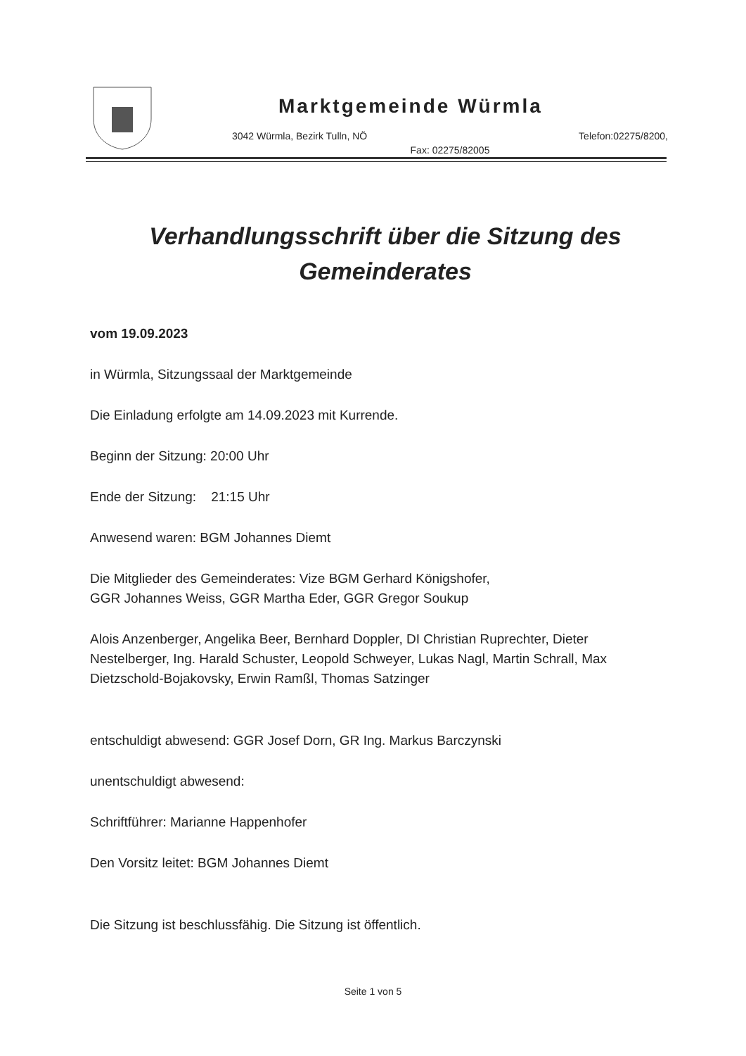Marktgemeinde Würmla
3042 Würmla, Bezirk Tulln, NÖ Telefon:02275/8200,
Fax: 02275/82005
Verhandlungsschrift über die Sitzung des Gemeinderates
vom 19.09.2023
in Würmla, Sitzungssaal der Marktgemeinde
Die Einladung erfolgte am 14.09.2023 mit Kurrende.
Beginn der Sitzung: 20:00 Uhr
Ende der Sitzung: 21:15 Uhr
Anwesend waren: BGM Johannes Diemt
Die Mitglieder des Gemeinderates: Vize BGM Gerhard Königshofer,
GGR Johannes Weiss, GGR Martha Eder, GGR Gregor Soukup
Alois Anzenberger, Angelika Beer, Bernhard Doppler, DI Christian Ruprechter, Dieter Nestelberger, Ing. Harald Schuster, Leopold Schweyer, Lukas Nagl, Martin Schrall, Max Dietzschold-Bojakovsky, Erwin Ramßl, Thomas Satzinger
entschuldigt abwesend: GGR Josef Dorn, GR Ing. Markus Barczynski
unentschuldigt abwesend:
Schriftführer: Marianne Happenhofer
Den Vorsitz leitet: BGM Johannes Diemt
Die Sitzung ist beschlussfähig. Die Sitzung ist öffentlich.
Seite 1 von 5